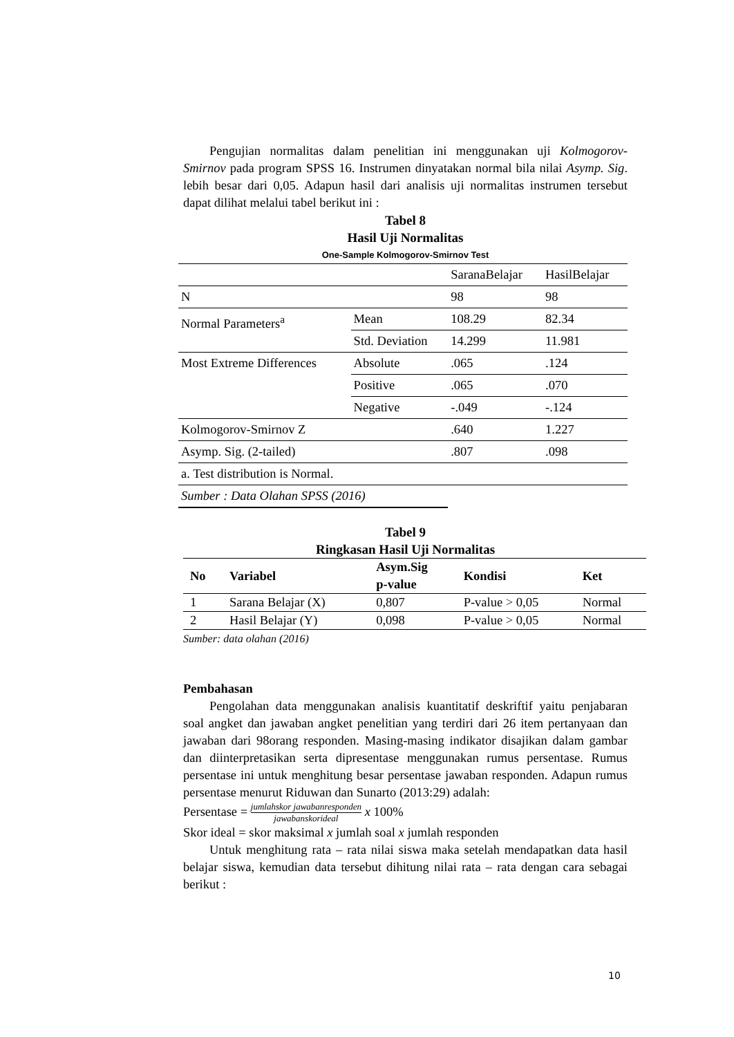Pengujian normalitas dalam penelitian ini menggunakan uji Kolmogorov-Smirnov pada program SPSS 16. Instrumen dinyatakan normal bila nilai Asymp. Sig. lebih besar dari 0,05. Adapun hasil dari analisis uji normalitas instrumen tersebut dapat dilihat melalui tabel berikut ini :
Tabel 8
Hasil Uji Normalitas
One-Sample Kolmogorov-Smirnov Test
| | | SaranaBelajar | HasilBelajar |
| N | | 98 | 98 |
| Normal Parameters<sup>a</sup> | Mean | 108.29 | 82.34 |
| | Std. Deviation | 14.299 | 11.981 |
| Most Extreme Differences | Absolute | .065 | .124 |
| | Positive | .065 | .070 |
| | Negative | -.049 | -.124 |
| Kolmogorov-Smirnov Z | | .640 | 1.227 |
| Asymp. Sig. (2-tailed) | | .807 | .098 |
| a. Test distribution is Normal. | | | |
| Sumber : Data Olahan SPSS (2016) | | | |
Tabel 9
Ringkasan Hasil Uji Normalitas
| No | Variabel | Asym.Sig p-value | Kondisi | Ket |
| --- | --- | --- | --- | --- |
| 1 | Sarana Belajar (X) | 0,807 | P-value > 0,05 | Normal |
| 2 | Hasil Belajar (Y) | 0,098 | P-value > 0,05 | Normal |
Sumber: data olahan (2016)
Pembahasan
Pengolahan data menggunakan analisis kuantitatif deskriftif yaitu penjabaran soal angket dan jawaban angket penelitian yang terdiri dari 26 item pertanyaan dan jawaban dari 98orang responden. Masing-masing indikator disajikan dalam gambar dan diinterpretasikan serta dipresentase menggunakan rumus persentase. Rumus persentase ini untuk menghitung besar persentase jawaban responden. Adapun rumus persentase menurut Riduwan dan Sunarto (2013:29) adalah:
Persentase = jumlahskor jawabanresponden jawabanskorideal x 100%
Skor ideal = skor maksimal x jumlah soal x jumlah responden
Untuk menghitung rata – rata nilai siswa maka setelah mendapatkan data hasil belajar siswa, kemudian data tersebut dihitung nilai rata – rata dengan cara sebagai berikut :
10